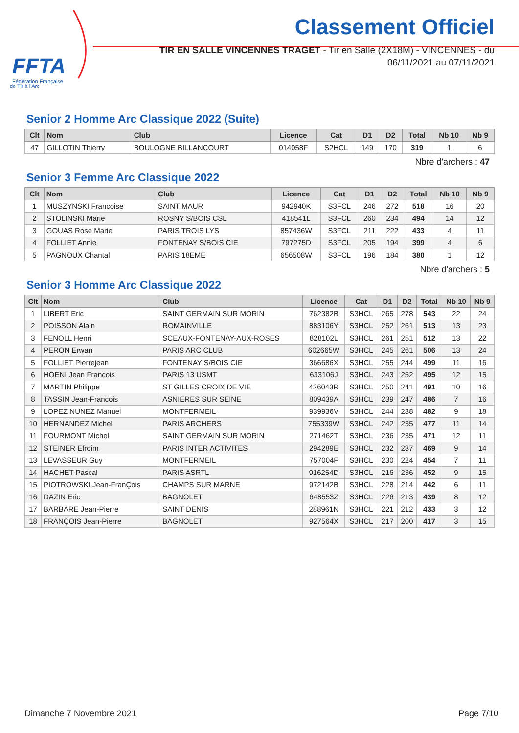FFTA
Fédération Française
de Tir à l'Arc
Classement Officiel
TIR EN SALLE VINCENNES TRAGET - Tir en Salle (2X18M) - VINCENNES - du
06/11/2021 au 07/11/2021
Senior 2 Homme Arc Classique 2022 (Suite)
| Clt | Nom | Club | Licence | Cat | D1 | D2 | Total | Nb 10 | Nb 9 |
| --- | --- | --- | --- | --- | --- | --- | --- | --- | --- |
| 47 | GILLOTIN Thierry | BOULOGNE BILLANCOURT | 014058F | S2HCL | 149 | 170 | 319 | 1 | 6 |
Nbre d'archers : 47
Senior 3 Femme Arc Classique 2022
| Clt | Nom | Club | Licence | Cat | D1 | D2 | Total | Nb 10 | Nb 9 |
| --- | --- | --- | --- | --- | --- | --- | --- | --- | --- |
| 1 | MUSZYNSKI Francoise | SAINT MAUR | 942940K | S3FCL | 246 | 272 | 518 | 16 | 20 |
| 2 | STOLINSKI Marie | ROSNY S/BOIS CSL | 418541L | S3FCL | 260 | 234 | 494 | 14 | 12 |
| 3 | GOUAS Rose Marie | PARIS TROIS LYS | 857436W | S3FCL | 211 | 222 | 433 | 4 | 11 |
| 4 | FOLLIET Annie | FONTENAY S/BOIS CIE | 797275D | S3FCL | 205 | 194 | 399 | 4 | 6 |
| 5 | PAGNOUX Chantal | PARIS 18EME | 656508W | S3FCL | 196 | 184 | 380 | 1 | 12 |
Nbre d'archers : 5
Senior 3 Homme Arc Classique 2022
| Clt | Nom | Club | Licence | Cat | D1 | D2 | Total | Nb 10 | Nb 9 |
| --- | --- | --- | --- | --- | --- | --- | --- | --- | --- |
| 1 | LIBERT Eric | SAINT GERMAIN SUR MORIN | 762382B | S3HCL | 265 | 278 | 543 | 22 | 24 |
| 2 | POISSON Alain | ROMAINVILLE | 883106Y | S3HCL | 252 | 261 | 513 | 13 | 23 |
| 3 | FENOLL Henri | SCEAUX-FONTENAY-AUX-ROSES | 828102L | S3HCL | 261 | 251 | 512 | 13 | 22 |
| 4 | PERON Erwan | PARIS ARC CLUB | 602665W | S3HCL | 245 | 261 | 506 | 13 | 24 |
| 5 | FOLLIET Pierrejean | FONTENAY S/BOIS CIE | 366686X | S3HCL | 255 | 244 | 499 | 11 | 16 |
| 6 | HOENI Jean Francois | PARIS 13 USMT | 633106J | S3HCL | 243 | 252 | 495 | 12 | 15 |
| 7 | MARTIN Philippe | ST GILLES CROIX DE VIE | 426043R | S3HCL | 250 | 241 | 491 | 10 | 16 |
| 8 | TASSIN Jean-Francois | ASNIERES SUR SEINE | 809439A | S3HCL | 239 | 247 | 486 | 7 | 16 |
| 9 | LOPEZ NUNEZ Manuel | MONTFERMEIL | 939936V | S3HCL | 244 | 238 | 482 | 9 | 18 |
| 10 | HERNANDEZ Michel | PARIS ARCHERS | 755339W | S3HCL | 242 | 235 | 477 | 11 | 14 |
| 11 | FOURMONT Michel | SAINT GERMAIN SUR MORIN | 271462T | S3HCL | 236 | 235 | 471 | 12 | 11 |
| 12 | STEINER Efroim | PARIS INTER ACTIVITES | 294289E | S3HCL | 232 | 237 | 469 | 9 | 14 |
| 13 | LEVASSEUR Guy | MONTFERMEIL | 757004F | S3HCL | 230 | 224 | 454 | 7 | 11 |
| 14 | HACHET Pascal | PARIS ASRTL | 916254D | S3HCL | 216 | 236 | 452 | 9 | 15 |
| 15 | PIOTROWSKI Jean-FranÇois | CHAMPS SUR MARNE | 972142B | S3HCL | 228 | 214 | 442 | 6 | 11 |
| 16 | DAZIN Eric | BAGNOLET | 648553Z | S3HCL | 226 | 213 | 439 | 8 | 12 |
| 17 | BARBARE Jean-Pierre | SAINT DENIS | 288961N | S3HCL | 221 | 212 | 433 | 3 | 12 |
| 18 | FRANÇOIS Jean-Pierre | BAGNOLET | 927564X | S3HCL | 217 | 200 | 417 | 3 | 15 |
Dimanche 7 Novembre 2021 Page 7/10